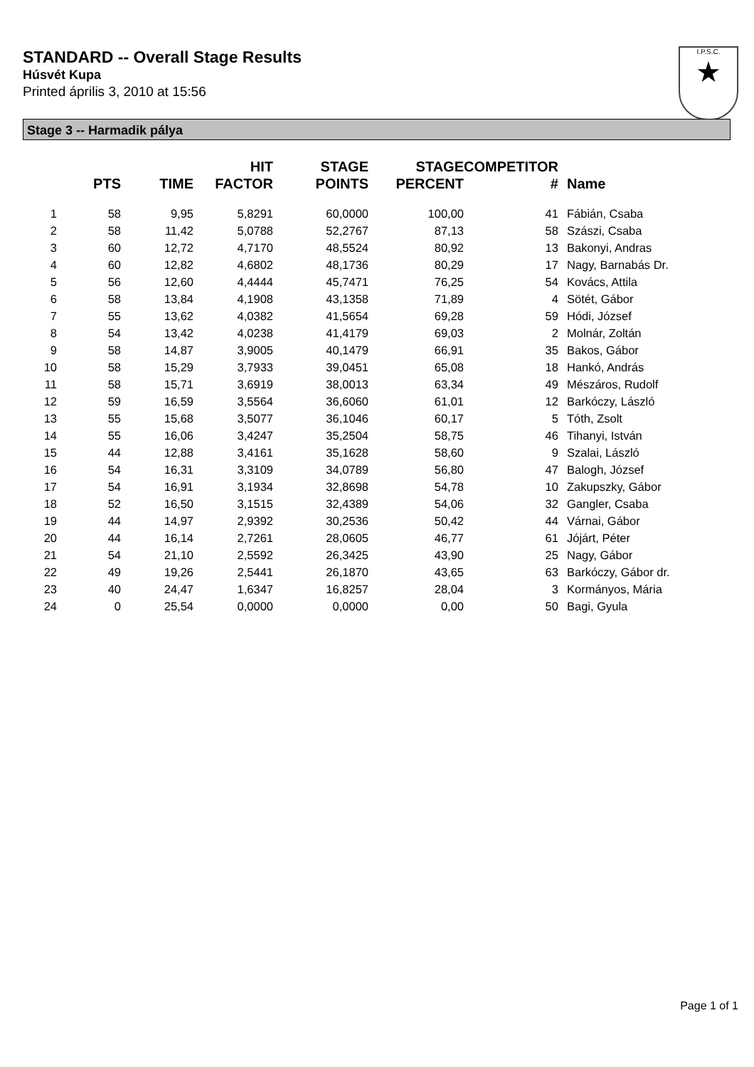STANDARD -- Overall Stage Results
Húsvét Kupa
Printed április 3, 2010 at 15:56
I.P.S.C.
★
Stage 3 -- Harmadik pálya
| | PTS | TIME | HIT FACTOR | STAGE POINTS | STAGE PERCENT | COMPETITOR # | Name |
| --- | --- | --- | --- | --- | --- | --- | --- |
| 1 | 58 | 9,95 | 5,8291 | 60,0000 | 100,00 | 41 | Fábián, Csaba |
| 2 | 58 | 11,42 | 5,0788 | 52,2767 | 87,13 | 58 | Szászi, Csaba |
| 3 | 60 | 12,72 | 4,7170 | 48,5524 | 80,92 | 13 | Bakonyi, Andras |
| 4 | 60 | 12,82 | 4,6802 | 48,1736 | 80,29 | 17 | Nagy, Barnabás Dr. |
| 5 | 56 | 12,60 | 4,4444 | 45,7471 | 76,25 | 54 | Kovács, Attila |
| 6 | 58 | 13,84 | 4,1908 | 43,1358 | 71,89 | 4 | Sötét, Gábor |
| 7 | 55 | 13,62 | 4,0382 | 41,5654 | 69,28 | 59 | Hódi, József |
| 8 | 54 | 13,42 | 4,0238 | 41,4179 | 69,03 | 2 | Molnár, Zoltán |
| 9 | 58 | 14,87 | 3,9005 | 40,1479 | 66,91 | 35 | Bakos, Gábor |
| 10 | 58 | 15,29 | 3,7933 | 39,0451 | 65,08 | 18 | Hankó, András |
| 11 | 58 | 15,71 | 3,6919 | 38,0013 | 63,34 | 49 | Mészáros, Rudolf |
| 12 | 59 | 16,59 | 3,5564 | 36,6060 | 61,01 | 12 | Barkóczy, László |
| 13 | 55 | 15,68 | 3,5077 | 36,1046 | 60,17 | 5 | Tóth, Zsolt |
| 14 | 55 | 16,06 | 3,4247 | 35,2504 | 58,75 | 46 | Tihanyi, István |
| 15 | 44 | 12,88 | 3,4161 | 35,1628 | 58,60 | 9 | Szalai, László |
| 16 | 54 | 16,31 | 3,3109 | 34,0789 | 56,80 | 47 | Balogh, József |
| 17 | 54 | 16,91 | 3,1934 | 32,8698 | 54,78 | 10 | Zakupszky, Gábor |
| 18 | 52 | 16,50 | 3,1515 | 32,4389 | 54,06 | 32 | Gangler, Csaba |
| 19 | 44 | 14,97 | 2,9392 | 30,2536 | 50,42 | 44 | Várnai, Gábor |
| 20 | 44 | 16,14 | 2,7261 | 28,0605 | 46,77 | 61 | Jójárt, Péter |
| 21 | 54 | 21,10 | 2,5592 | 26,3425 | 43,90 | 25 | Nagy, Gábor |
| 22 | 49 | 19,26 | 2,5441 | 26,1870 | 43,65 | 63 | Barkóczy, Gábor dr. |
| 23 | 40 | 24,47 | 1,6347 | 16,8257 | 28,04 | 3 | Kormányos, Mária |
| 24 | 0 | 25,54 | 0,0000 | 0,0000 | 0,00 | 50 | Bagi, Gyula |
Page 1 of 1